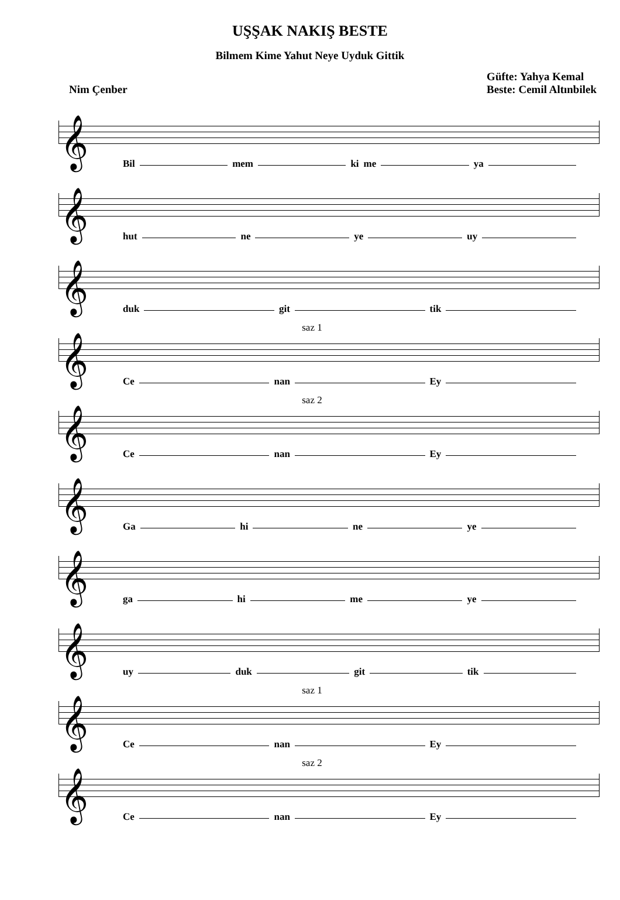UŞŞAK NAKIŞ BESTE
Bilmem Kime Yahut Neye Uyduk Gittik
Nim Çenber
Güfte: Yahya Kemal
Beste: Cemil Altınbilek
𝄞
Bil mem ki me ya
𝄞
hut ne ye uy
𝄞
duk git tik
saz 1
𝄞
Ce nan Ey
saz 2
𝄞
Ce nan Ey
𝄞
Ga hi ne ye
𝄞
ga hi me ye
𝄞
uy duk git tik
saz 1
𝄞
Ce nan Ey
saz 2
𝄞
Ce nan Ey